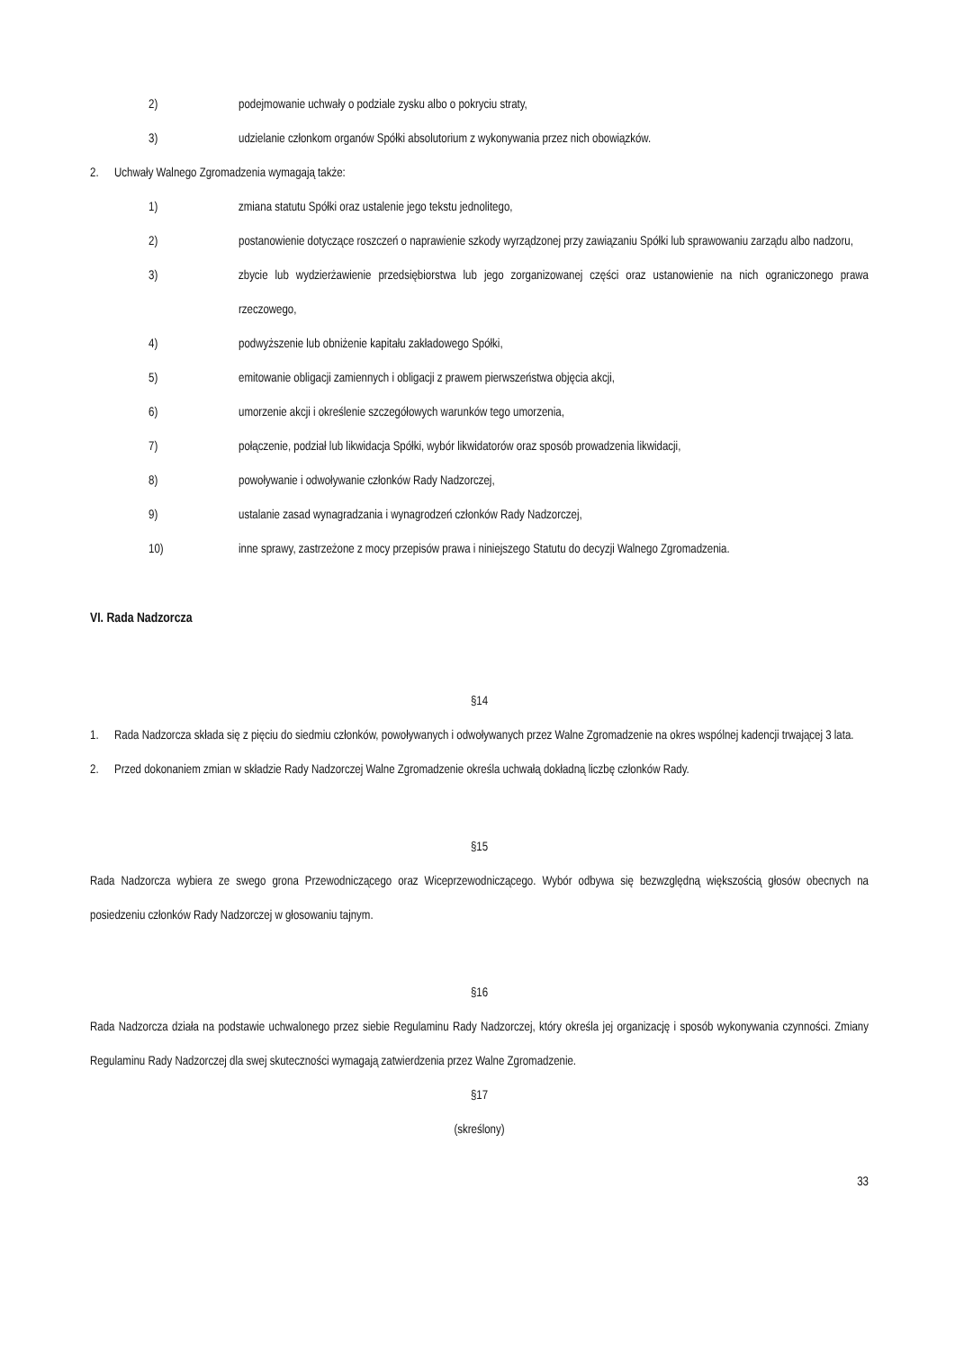2) podejmowanie uchwały o podziale zysku albo o pokryciu straty,
3) udzielanie członkom organów Spółki absolutorium z wykonywania przez nich obowiązków.
2. Uchwały Walnego Zgromadzenia wymagają także:
1) zmiana statutu Spółki oraz ustalenie jego tekstu jednolitego,
2) postanowienie dotyczące roszczeń o naprawienie szkody wyrządzonej przy zawiązaniu Spółki lub sprawowaniu zarządu albo nadzoru,
3) zbycie lub wydzierżawienie przedsiębiorstwa lub jego zorganizowanej części oraz ustanowienie na nich ograniczonego prawa rzeczowego,
4) podwyższenie lub obniżenie kapitału zakładowego Spółki,
5) emitowanie obligacji zamiennych i obligacji z prawem pierwszeństwa objęcia akcji,
6) umorzenie akcji i określenie szczegółowych warunków tego umorzenia,
7) połączenie, podział lub likwidacja Spółki, wybór likwidatorów oraz sposób prowadzenia likwidacji,
8) powoływanie i odwoływanie członków Rady Nadzorczej,
9) ustalanie zasad wynagradzania i wynagrodzeń członków Rady Nadzorczej,
10) inne sprawy, zastrzeżone z mocy przepisów prawa i niniejszego Statutu do decyzji Walnego Zgromadzenia.
VI. Rada Nadzorcza
§14
1. Rada Nadzorcza składa się z pięciu do siedmiu członków, powoływanych i odwoływanych przez Walne Zgromadzenie na okres wspólnej kadencji trwającej 3 lata.
2. Przed dokonaniem zmian w składzie Rady Nadzorczej Walne Zgromadzenie określa uchwałą dokładną liczbę członków Rady.
§15
Rada Nadzorcza wybiera ze swego grona Przewodniczącego oraz Wiceprzewodniczącego. Wybór odbywa się bezwzględną większością głosów obecnych na posiedzeniu członków Rady Nadzorczej w głosowaniu tajnym.
§16
Rada Nadzorcza działa na podstawie uchwalonego przez siebie Regulaminu Rady Nadzorczej, który określa jej organizację i sposób wykonywania czynności. Zmiany Regulaminu Rady Nadzorczej dla swej skuteczności wymagają zatwierdzenia przez Walne Zgromadzenie.
§17
(skreślony)
33